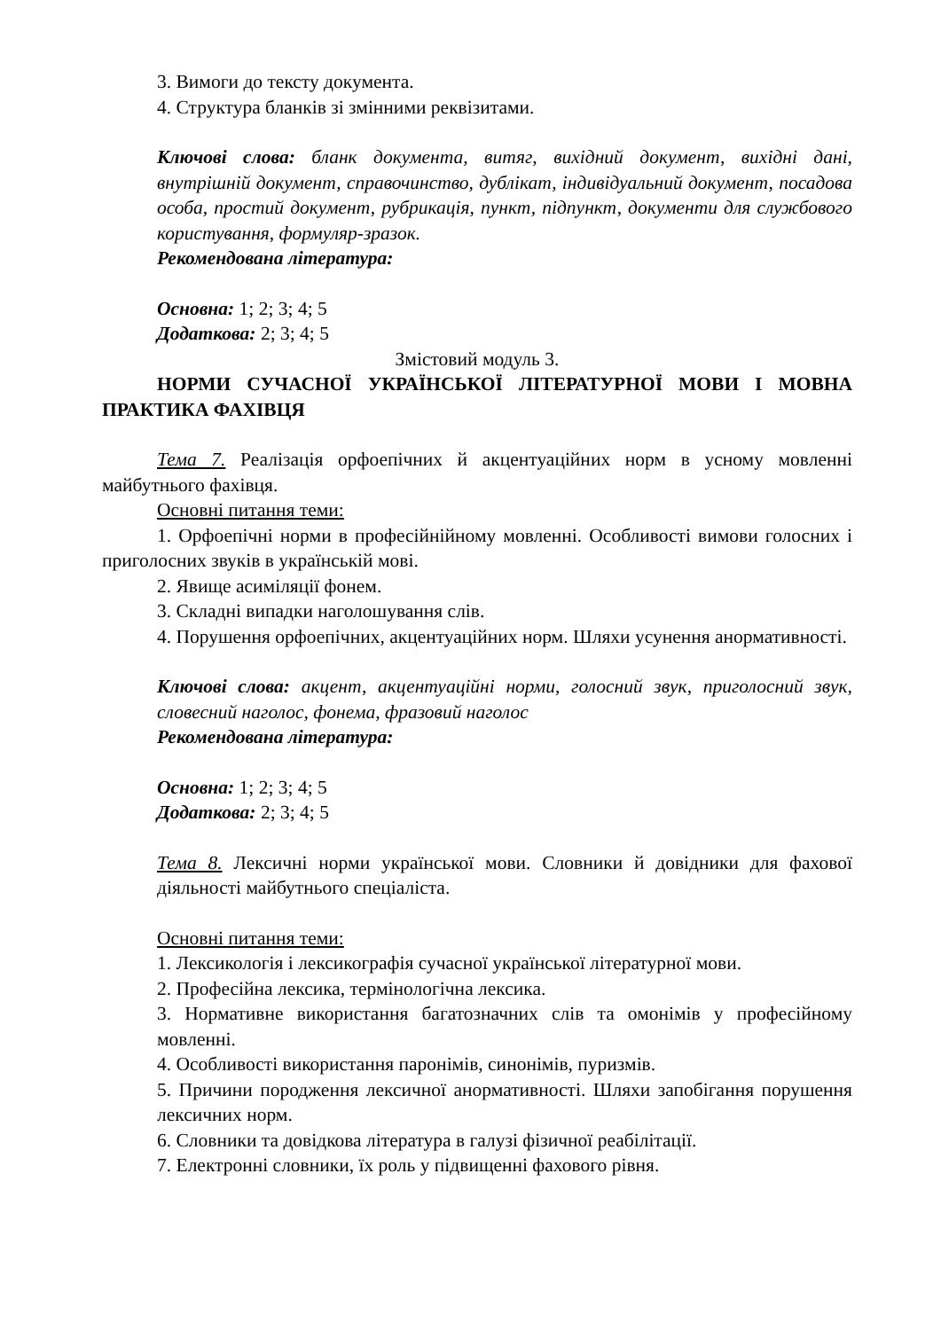3. Вимоги до тексту документа.
4. Структура бланків зі змінними реквізитами.
Ключові слова: бланк документа, витяг, вихідний документ, вихідні дані, внутрішній документ, справочинство, дублікат, індивідуальний документ, посадова особа, простий документ, рубрикація, пункт, підпункт, документи для службового користування, формуляр-зразок.
Рекомендована література:
Основна: 1; 2; 3; 4; 5
Додаткова: 2; 3; 4; 5
Змістовий модуль 3.
НОРМИ СУЧАСНОЇ УКРАЇНСЬКОЇ ЛІТЕРАТУРНОЇ МОВИ І МОВНА ПРАКТИКА ФАХІВЦЯ
Тема 7. Реалізація орфоепічних й акцентуаційних норм в усному мовленні майбутнього фахівця.
Основні питання теми:
1. Орфоепічні норми в професійнійному мовленні. Особливості вимови голосних і приголосних звуків в українській мові.
2. Явище асиміляції фонем.
3. Складні випадки наголошування слів.
4. Порушення орфоепічних, акцентуаційних норм. Шляхи усунення анормативності.
Ключові слова: акцент, акцентуаційні норми, голосний звук, приголосний звук, словесний наголос, фонема, фразовий наголос
Рекомендована література:
Основна: 1; 2; 3; 4; 5
Додаткова: 2; 3; 4; 5
Тема 8. Лексичні норми української мови. Словники й довідники для фахової діяльності майбутнього спеціаліста.
Основні питання теми:
1. Лексикологія і лексикографія сучасної української літературної мови.
2. Професійна лексика, термінологічна лексика.
3. Нормативне використання багатозначних слів та омонімів у професійному мовленні.
4. Особливості використання паронімів, синонімів, пуризмів.
5. Причини породження лексичної анормативності. Шляхи запобігання порушення лексичних норм.
6. Словники та довідкова література в галузі фізичної реабілітації.
7. Електронні словники, їх роль у підвищенні фахового рівня.